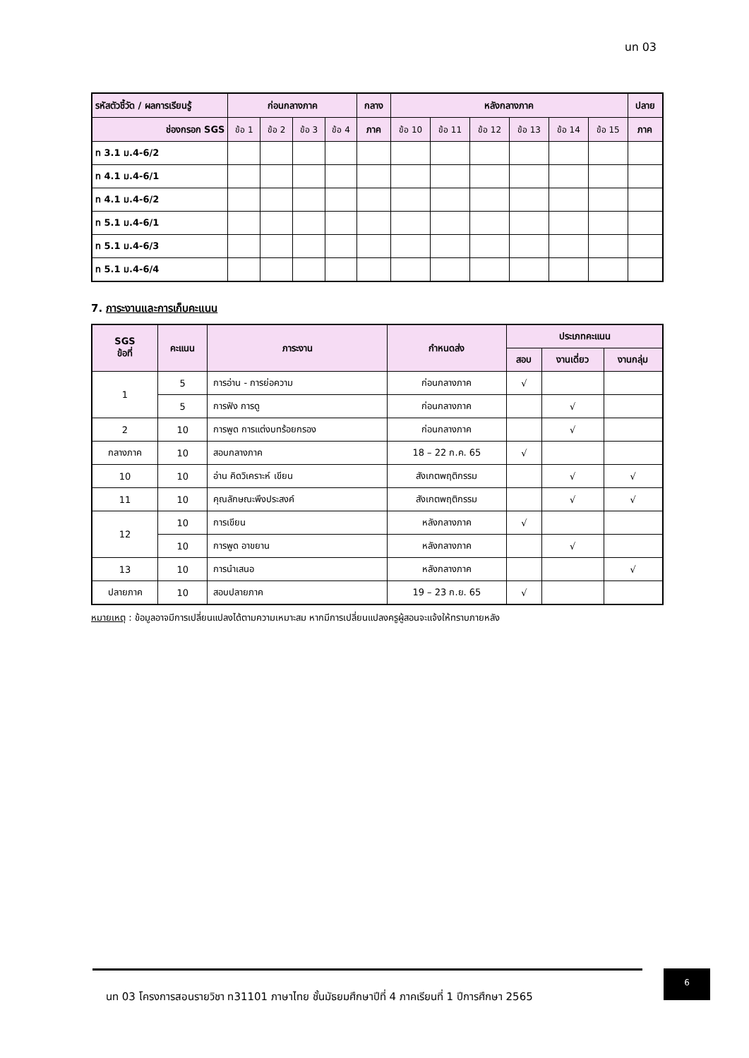นท 03
| รหัสตัวชี้วัด / ผลการเรียนรู้ | ก่อนกลางภาค | | | | กลาง | หลังกลางภาค | | | | | | ปลาย |
| --- | --- | --- | --- | --- | --- | --- | --- | --- | --- | --- | --- | --- |
| ช่องกรอก SGS | ข้อ 1 | ข้อ 2 | ข้อ 3 | ข้อ 4 | ภาค | ข้อ 10 | ข้อ 11 | ข้อ 12 | ข้อ 13 | ข้อ 14 | ข้อ 15 | ภาค |
| ท 3.1 ม.4-6/2 | | | | | | | | | | | | |
| ท 4.1 ม.4-6/1 | | | | | | | | | | | | |
| ท 4.1 ม.4-6/2 | | | | | | | | | | | | |
| ท 5.1 ม.4-6/1 | | | | | | | | | | | | |
| ท 5.1 ม.4-6/3 | | | | | | | | | | | | |
| ท 5.1 ม.4-6/4 | | | | | | | | | | | | |
7. ภาระงานและการเก็บคะแนน
| SGS ข้อที่ | คะแนน | ภาระงาน | กำหนดส่ง | ประเภทคะแนน | | |
| --- | --- | --- | --- | --- | --- | --- |
| | | | | สอบ | งานเดี่ยว | งานกลุ่ม |
| 1 | 5 | การอ่าน - การย่อความ | ก่อนกลางภาค | √ | | |
| | 5 | การฟัง การดู | ก่อนกลางภาค | | √ | |
| 2 | 10 | การพูด การแต่งบทร้อยกรอง | ก่อนกลางภาค | | √ | |
| กลางภาค | 10 | สอบกลางภาค | 18 – 22 ก.ค. 65 | √ | | |
| 10 | 10 | อ่าน คิดวิเคราะห์ เขียน | สังเกตพฤติกรรม | | √ | √ |
| 11 | 10 | คุณลักษณะพึงประสงค์ | สังเกตพฤติกรรม | | √ | √ |
| 12 | 10 | การเขียน | หลังกลางภาค | √ | | |
| | 10 | การพูด อาขยาน | หลังกลางภาค | | √ | |
| 13 | 10 | การนำเสนอ | หลังกลางภาค | | | √ |
| ปลายภาค | 10 | สอบปลายภาค | 19 – 23 ก.ย. 65 | √ | | |
หมายเหตุ : ข้อมูลอาจมีการเปลี่ยนแปลงได้ตามความเหมาะสม หากมีการเปลี่ยนแปลงครูผู้สอนจะแจ้งให้ทราบภายหลัง
นท 03 โครงการสอนรายวิชา ท31101 ภาษาไทย ชั้นมัธยมศึกษาปีที่ 4 ภาคเรียนที่ 1 ปีการศึกษา 2565
6